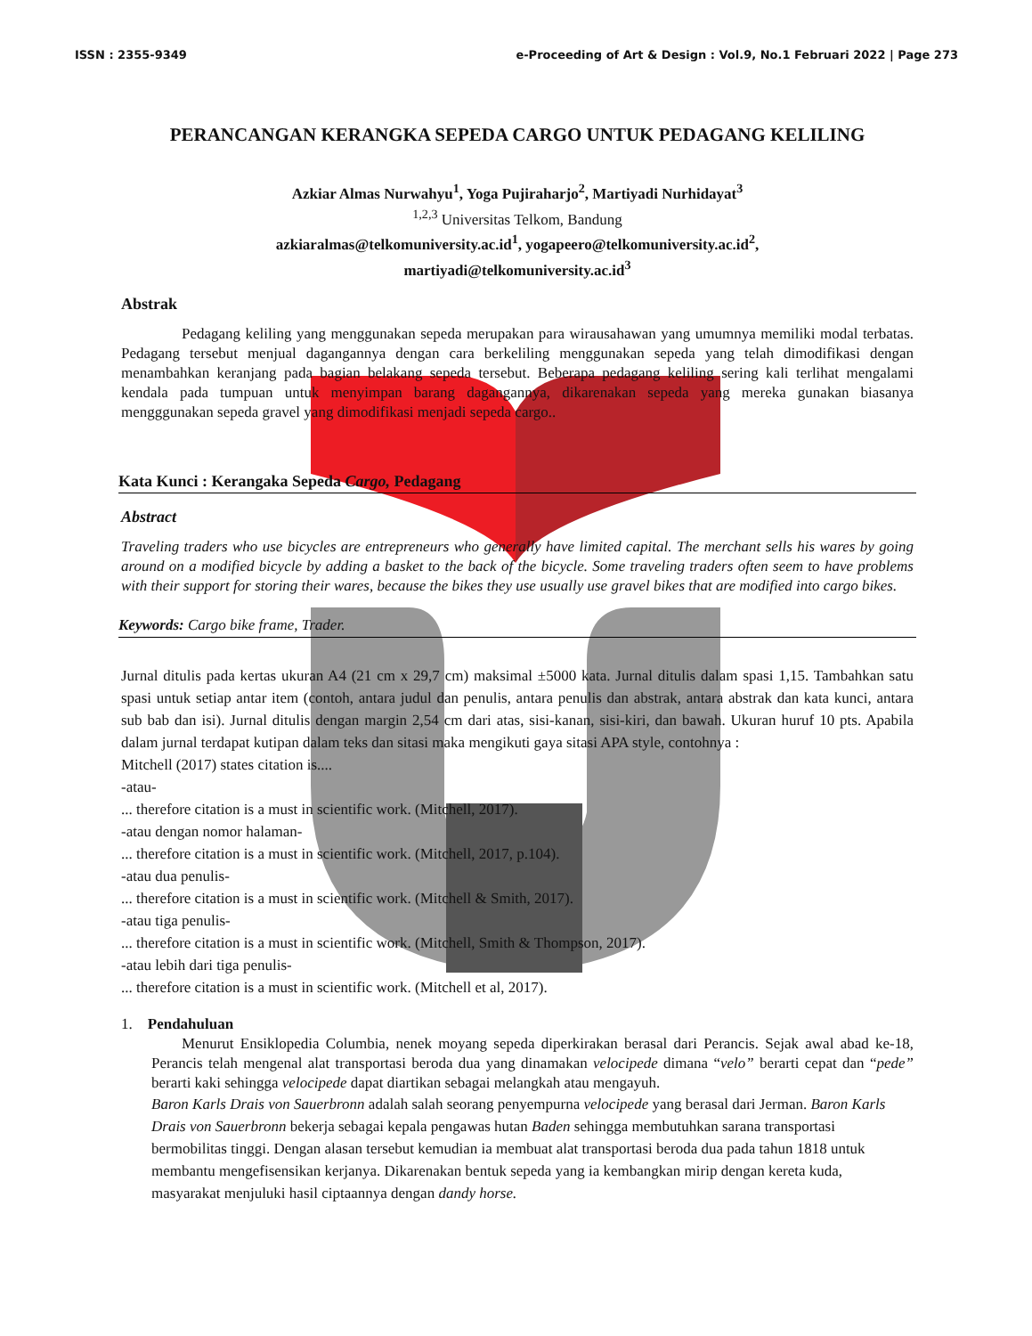ISSN : 2355-9349 e-Proceeding of Art & Design : Vol.9, No.1 Februari 2022 | Page 273
PERANCANGAN KERANGKA SEPEDA CARGO UNTUK PEDAGANG KELILING
Azkiar Almas Nurwahyu<sup>1</sup>, Yoga Pujiraharjo<sup>2</sup>, Martiyadi Nurhidayat<sup>3</sup>
<sup>1,2,3</sup> Universitas Telkom, Bandung
azkiaralmas@telkomuniversity.ac.id<sup>1</sup>, yogapeero@telkomuniversity.ac.id<sup>2</sup>,
martiyadi@telkomuniversity.ac.id<sup>3</sup>
Abstrak
Pedagang keliling yang menggunakan sepeda merupakan para wirausahawan yang umumnya memiliki modal terbatas. Pedagang tersebut menjual dagangannya dengan cara berkeliling menggunakan sepeda yang telah dimodifikasi dengan menambahkan keranjang pada bagian belakang sepeda tersebut. Beberapa pedagang keliling sering kali terlihat mengalami kendala pada tumpuan untuk menyimpan barang dagangannya, dikarenakan sepeda yang mereka gunakan biasanya mengggunakan sepeda gravel yang dimodifikasi menjadi sepeda cargo..
Kata Kunci : Kerangaka Sepeda Cargo, Pedagang
Abstract
Traveling traders who use bicycles are entrepreneurs who generally have limited capital. The merchant sells his wares by going around on a modified bicycle by adding a basket to the back of the bicycle. Some traveling traders often seem to have problems with their support for storing their wares, because the bikes they use usually use gravel bikes that are modified into cargo bikes.
Keywords: Cargo bike frame, Trader.
Jurnal ditulis pada kertas ukuran A4 (21 cm x 29,7 cm) maksimal ±5000 kata. Jurnal ditulis dalam spasi 1,15. Tambahkan satu spasi untuk setiap antar item (contoh, antara judul dan penulis, antara penulis dan abstrak, antara abstrak dan kata kunci, antara sub bab dan isi). Jurnal ditulis dengan margin 2,54 cm dari atas, sisi-kanan, sisi-kiri, dan bawah. Ukuran huruf 10 pts. Apabila dalam jurnal terdapat kutipan dalam teks dan sitasi maka mengikuti gaya sitasi APA style, contohnya :
Mitchell (2017) states citation is....
-atau-
... therefore citation is a must in scientific work. (Mitchell, 2017).
-atau dengan nomor halaman-
... therefore citation is a must in scientific work. (Mitchell, 2017, p.104).
-atau dua penulis-
... therefore citation is a must in scientific work. (Mitchell & Smith, 2017).
-atau tiga penulis-
... therefore citation is a must in scientific work. (Mitchell, Smith & Thompson, 2017).
-atau lebih dari tiga penulis-
... therefore citation is a must in scientific work. (Mitchell et al, 2017).
1. Pendahuluan
Menurut Ensiklopedia Columbia, nenek moyang sepeda diperkirakan berasal dari Perancis. Sejak awal abad ke-18, Perancis telah mengenal alat transportasi beroda dua yang dinamakan velocipede dimana “velo” berarti cepat dan “pede” berarti kaki sehingga velocipede dapat diartikan sebagai melangkah atau mengayuh.
Baron Karls Drais von Sauerbronn adalah salah seorang penyempurna velocipede yang berasal dari Jerman. Baron Karls Drais von Sauerbronn bekerja sebagai kepala pengawas hutan Baden sehingga membutuhkan sarana transportasi bermobilitas tinggi. Dengan alasan tersebut kemudian ia membuat alat transportasi beroda dua pada tahun 1818 untuk membantu mengefisensikan kerjanya. Dikarenakan bentuk sepeda yang ia kembangkan mirip dengan kereta kuda, masyarakat menjuluki hasil ciptaannya dengan dandy horse.